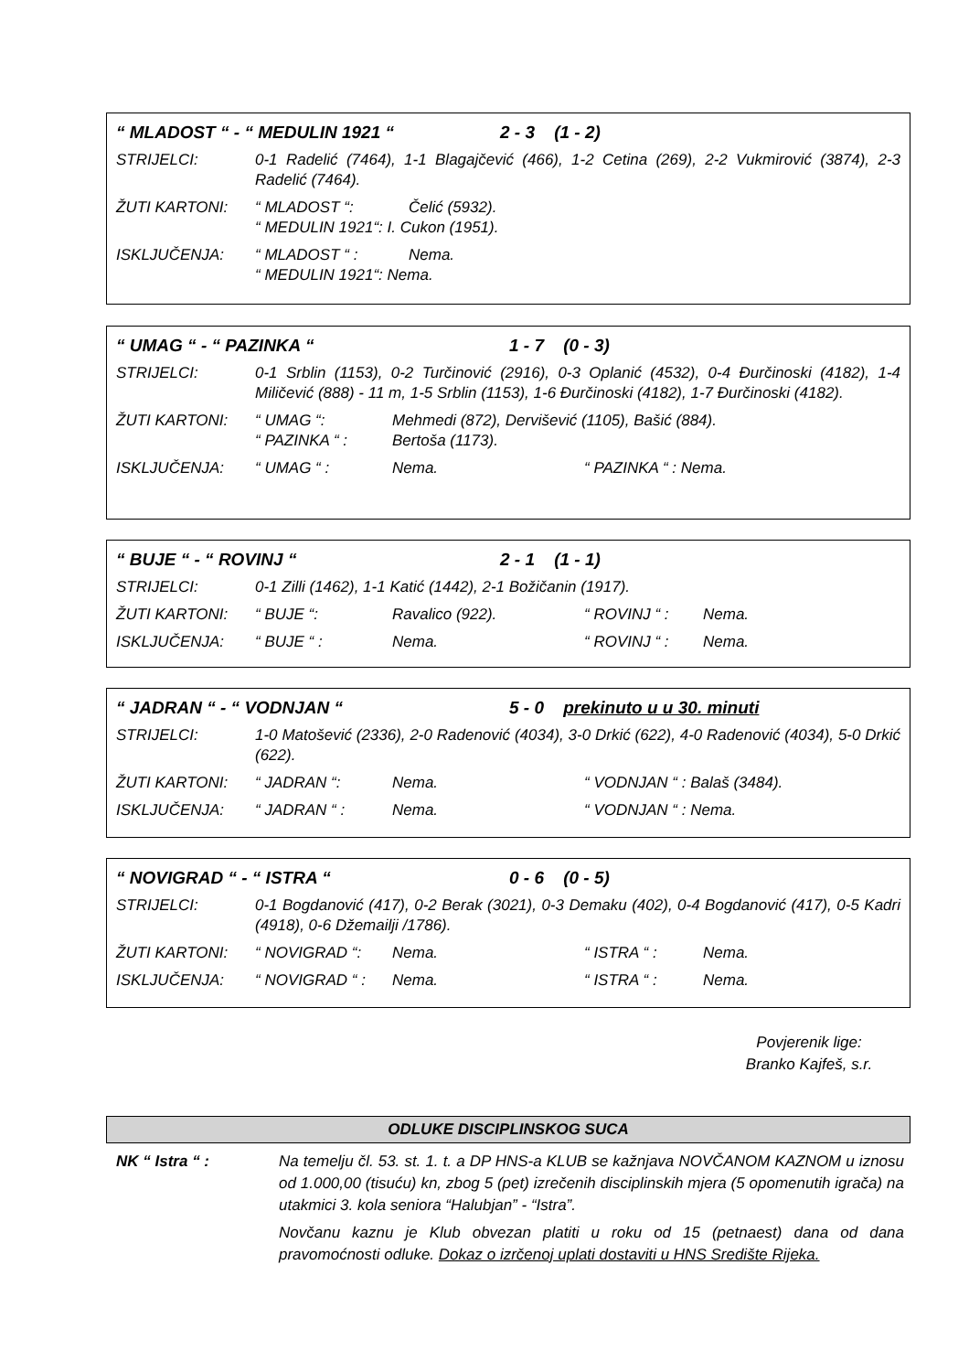“ MLADOST “ - “ MEDULIN 1921 “2 - 3 (1 - 2)
STRIJELCI: 0-1 Radelić (7464), 1-1 Blagajčević (466), 1-2 Cetina (269), 2-2 Vukmirović (3874), 2-3 Radelić (7464).
ŽUTI KARTONI: “ MLADOST “: Čelić (5932).
“ MEDULIN 1921“: I. Cukon (1951).
ISKLJUČENJA: “ MLADOST “ : Nema.
“ MEDULIN 1921“: Nema.
“ UMAG “ - “ PAZINKA “1 - 7 (0 - 3)
STRIJELCI: 0-1 Srblin (1153), 0-2 Turčinović (2916), 0-3 Oplanić (4532), 0-4 Đurčinoski (4182), 1-4 Miličević (888) - 11 m, 1-5 Srblin (1153), 1-6 Đurčinoski (4182), 1-7 Đurčinoski (4182).
ŽUTI KARTONI: “ UMAG “: Mehmedi (872), Dervišević (1105), Bašić (884).
“ PAZINKA “ : Bertoša (1173).
ISKLJUČENJA: “ UMAG “ : Nema. “ PAZINKA “ : Nema.
“ BUJE “ - “ ROVINJ “2 - 1 (1 - 1)
STRIJELCI: 0-1 Zilli (1462), 1-1 Katić (1442), 2-1 Božičanin (1917).
ŽUTI KARTONI: “ BUJE “: Ravalico (922). “ ROVINJ “ : Nema.
ISKLJUČENJA: “ BUJE “ : Nema. “ ROVINJ “ : Nema.
“ JADRAN “ - “ VODNJAN “5 - 0 prekinuto u u 30. minuti
STRIJELCI: 1-0 Matošević (2336), 2-0 Radenović (4034), 3-0 Drkić (622), 4-0 Radenović (4034), 5-0 Drkić (622).
ŽUTI KARTONI: “ JADRAN “: Nema. “ VODNJAN “ : Balaš (3484).
ISKLJUČENJA: “ JADRAN “ : Nema. “ VODNJAN “ : Nema.
“ NOVIGRAD “ - “ ISTRA “0 - 6 (0 - 5)
STRIJELCI: 0-1 Bogdanović (417), 0-2 Berak (3021), 0-3 Demaku (402), 0-4 Bogdanović (417), 0-5 Kadri (4918), 0-6 Džemailji /1786).
ŽUTI KARTONI: “ NOVIGRAD “: Nema. “ ISTRA “ : Nema.
ISKLJUČENJA: “ NOVIGRAD “ : Nema. “ ISTRA “ : Nema.
Povjerenik lige:
Branko Kajfeš, s.r.
ODLUKE DISCIPLINSKOG SUCA
NK “ Istra “ : Na temelju čl. 53. st. 1. t. a DP HNS-a KLUB se kažnjava NOVČANOM KAZNOM u iznosu od 1.000,00 (tisuću) kn, zbog 5 (pet) izrečenih disciplinskih mjera (5 opomenutih igrača) na utakmici 3. kola seniora “Halubjan” - “Istra”.
Novčanu kaznu je Klub obvezan platiti u roku od 15 (petnaest) dana od dana pravomoćnosti odluke. Dokaz o izrčenoj uplati dostaviti u HNS Središte Rijeka.